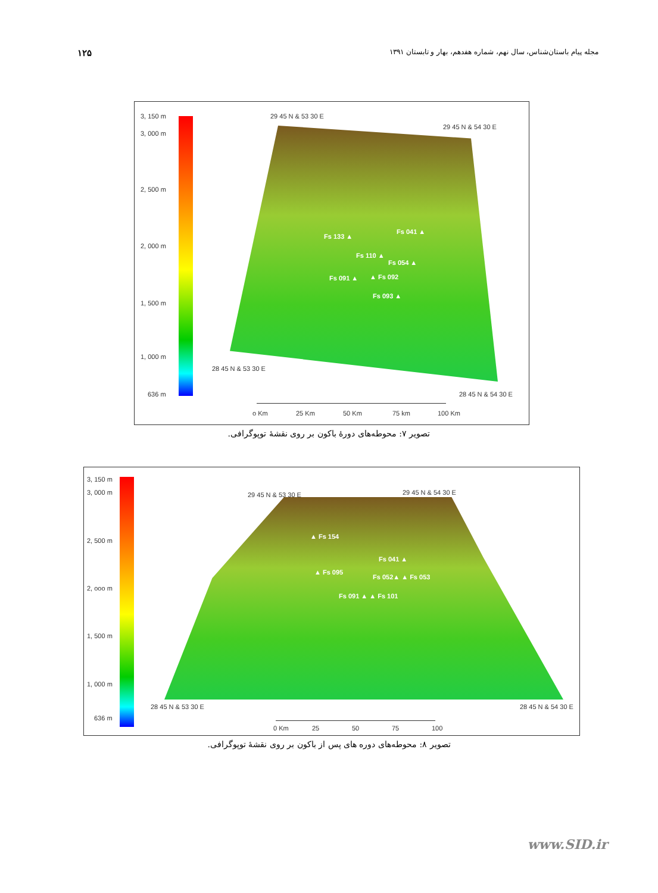۱۲۵ مجله پیام باستان‌شناس، سال نهم، شماره هفدهم، بهار و تابستان ۱۳۹۱
3, 150 m
3, 000 m
2, 500 m
2, 000 m
1, 500 m
1, 000 m
636 m
29 45 N & 53 30 E
29 45 N & 54 30 E
28 45 N & 53 30 E
28 45 N & 54 30 E
Fs 133 ▲
Fs 041 ▲
Fs 110 ▲
Fs 054 ▲
Fs 091 ▲ ▲ Fs 092
Fs 093 ▲
o Km 25 Km 50 Km 75 km 100 Km
تصویر ۷: محوطه‌های دورهٔ باکون بر روی نقشهٔ توپوگرافی.
3, 150 m
3, 000 m
2, 500 m
2, ooo m
1, 500 m
1, 000 m
636 m
29 45 N & 53 30 E 29 45 N & 54 30 E
28 45 N & 53 30 E 28 45 N & 54 30 E
▲ Fs 154
▲ Fs 095
Fs 041 ▲
Fs 052▲ ▲ Fs 053
Fs 091 ▲ ▲ Fs 101
0 Km 25 50 75 100
تصویر ۸: محوطه‌های دوره های پس از باکون بر روی نقشهٔ توپوگرافی.
www.SID.ir